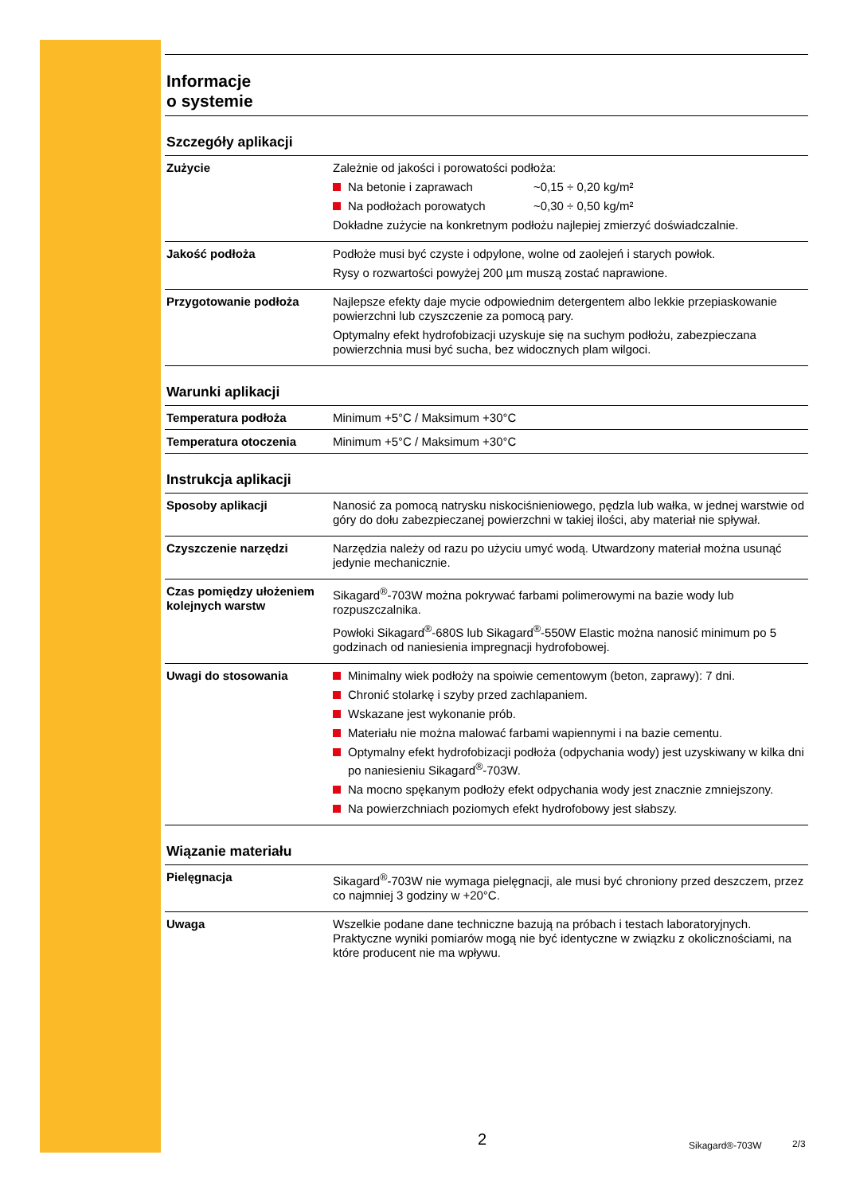Informacje
o systemie
Szczegóły aplikacji
| Zużycie | Zależnie od jakości i porowatości podłoża: Na betonie i zaprawach ~0,15 ÷ 0,20 kg/m² Na podłożach porowatych ~0,30 ÷ 0,50 kg/m² Dokładne zużycie na konkretnym podłożu najlepiej zmierzyć doświadczalnie. |
| Jakość podłoża | Podłoże musi być czyste i odpylone, wolne od zaolejeń i starych powłok. Rysy o rozwartości powyżej 200 µm muszą zostać naprawione. |
| Przygotowanie podłoża | Najlepsze efekty daje mycie odpowiednim detergentem albo lekkie przepiaskowanie powierzchni lub czyszczenie za pomocą pary. Optymalny efekt hydrofobizacji uzyskuje się na suchym podłożu, zabezpieczana powierzchnia musi być sucha, bez widocznych plam wilgoci. |
Warunki aplikacji
| Temperatura podłoża | Minimum +5°C / Maksimum +30°C |
| Temperatura otoczenia | Minimum +5°C / Maksimum +30°C |
Instrukcja aplikacji
| Sposoby aplikacji | Nanosić za pomocą natrysku niskociśnieniowego, pędzla lub wałka, w jednej warstwie od góry do dołu zabezpieczanej powierzchni w takiej ilości, aby materiał nie spływał. |
| Czyszczenie narzędzi | Narzędzia należy od razu po użyciu umyć wodą. Utwardzony materiał można usunąć jedynie mechanicznie. |
| Czas pomiędzy ułożeniem kolejnych warstw | Sikagard<sup>®</sup>-703W można pokrywać farbami polimerowymi na bazie wody lub rozpuszczalnika. Powłoki Sikagard<sup>®</sup>-680S lub Sikagard<sup>®</sup>-550W Elastic można nanosić minimum po 5 godzinach od naniesienia impregnacji hydrofobowej. |
| Uwagi do stosowania | Minimalny wiek podłoży na spoiwie cementowym (beton, zaprawy): 7 dni. Chronić stolarkę i szyby przed zachlapaniem. Wskazane jest wykonanie prób. Materiału nie można malować farbami wapiennymi i na bazie cementu. Optymalny efekt hydrofobizacji podłoża (odpychania wody) jest uzyskiwany w kilka dni po naniesieniu Sikagard<sup>®</sup>-703W. Na mocno spękanym podłoży efekt odpychania wody jest znacznie zmniejszony. Na powierzchniach poziomych efekt hydrofobowy jest słabszy. |
Wiązanie materiału
| Pielęgnacja | Sikagard<sup>®</sup>-703W nie wymaga pielęgnacji, ale musi być chroniony przed deszczem, przez co najmniej 3 godziny w +20°C. |
| Uwaga | Wszelkie podane dane techniczne bazują na próbach i testach laboratoryjnych. Praktyczne wyniki pomiarów mogą nie być identyczne w związku z okolicznościami, na które producent nie ma wpływu. |
2 Sikagard®-703W 2/3